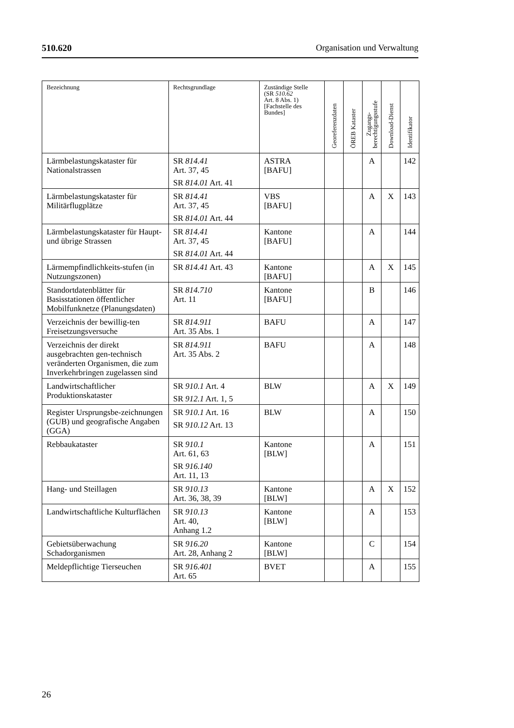510.620 Organisation und Verwaltung
| Bezeichnung | Rechtsgrundlage | Zuständige Stelle (SR 510.62 Art. 8 Abs. 1) [Fachstelle des Bundes] | Georeferenzdaten | ÖREB Kataster | Zugangs- berechtigungsstufe | Download-Dienst | Identifikator |
| --- | --- | --- | --- | --- | --- | --- | --- |
| Lärmbelastungskataster für Nationalstrassen | SR 814.41 Art. 37, 45 SR 814.01 Art. 41 | ASTRA [BAFU] | | | A | | 142 |
| Lärmbelastungskataster für Militärflugplätze | SR 814.41 Art. 37, 45 SR 814.01 Art. 44 | VBS [BAFU] | | | A | X | 143 |
| Lärmbelastungskataster für Haupt- und übrige Strassen | SR 814.41 Art. 37, 45 SR 814.01 Art. 44 | Kantone [BAFU] | | | A | | 144 |
| Lärmempfindlichkeits-stufen (in Nutzungszonen) | SR 814.41 Art. 43 | Kantone [BAFU] | | | A | X | 145 |
| Standortdatenblätter für Basisstationen öffentlicher Mobilfunknetze (Planungsdaten) | SR 814.710 Art. 11 | Kantone [BAFU] | | | B | | 146 |
| Verzeichnis der bewillig-ten Freisetzungsversuche | SR 814.911 Art. 35 Abs. 1 | BAFU | | | A | | 147 |
| Verzeichnis der direkt ausgebrachten gen-technisch veränderten Organismen, die zum Inverkehrbringen zugelassen sind | SR 814.911 Art. 35 Abs. 2 | BAFU | | | A | | 148 |
| Landwirtschaftlicher Produktionskataster | SR 910.1 Art. 4 SR 912.1 Art. 1, 5 | BLW | | | A | X | 149 |
| Register Ursprungsbe-zeichnungen (GUB) und geografische Angaben (GGA) | SR 910.1 Art. 16 SR 910.12 Art. 13 | BLW | | | A | | 150 |
| Rebbaukataster | SR 910.1 Art. 61, 63 SR 916.140 Art. 11, 13 | Kantone [BLW] | | | A | | 151 |
| Hang- und Steillagen | SR 910.13 Art. 36, 38, 39 | Kantone [BLW] | | | A | X | 152 |
| Landwirtschaftliche Kulturflächen | SR 910.13 Art. 40, Anhang 1.2 | Kantone [BLW] | | | A | | 153 |
| Gebietsüberwachung Schadorganismen | SR 916.20 Art. 28, Anhang 2 | Kantone [BLW] | | | C | | 154 |
| Meldepflichtige Tierseuchen | SR 916.401 Art. 65 | BVET | | | A | | 155 |
26